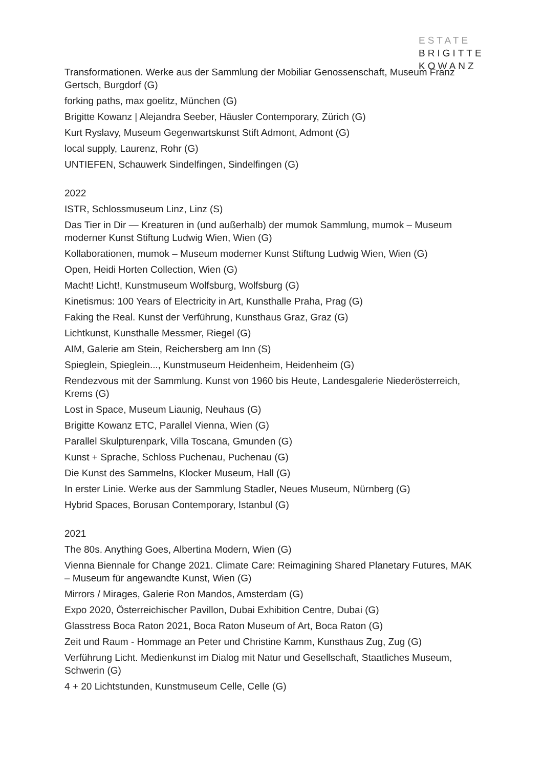ESTATE
BRIGITTE
KOWANZ
Transformationen. Werke aus der Sammlung der Mobiliar Genossenschaft, Museum Franz Gertsch, Burgdorf (G)
forking paths, max goelitz, München (G)
Brigitte Kowanz | Alejandra Seeber, Häusler Contemporary, Zürich (G)
Kurt Ryslavy, Museum Gegenwartskunst Stift Admont, Admont (G)
local supply, Laurenz, Rohr (G)
UNTIEFEN, Schauwerk Sindelfingen, Sindelfingen (G)
2022
ISTR, Schlossmuseum Linz, Linz (S)
Das Tier in Dir — Kreaturen in (und außerhalb) der mumok Sammlung, mumok – Museum moderner Kunst Stiftung Ludwig Wien, Wien (G)
Kollaborationen, mumok – Museum moderner Kunst Stiftung Ludwig Wien, Wien (G)
Open, Heidi Horten Collection, Wien (G)
Macht! Licht!, Kunstmuseum Wolfsburg, Wolfsburg (G)
Kinetismus: 100 Years of Electricity in Art, Kunsthalle Praha, Prag (G)
Faking the Real. Kunst der Verführung, Kunsthaus Graz, Graz (G)
Lichtkunst, Kunsthalle Messmer, Riegel (G)
AIM, Galerie am Stein, Reichersberg am Inn (S)
Spieglein, Spieglein..., Kunstmuseum Heidenheim, Heidenheim (G)
Rendezvous mit der Sammlung. Kunst von 1960 bis Heute, Landesgalerie Niederösterreich, Krems (G)
Lost in Space, Museum Liaunig, Neuhaus (G)
Brigitte Kowanz ETC, Parallel Vienna, Wien (G)
Parallel Skulpturenpark, Villa Toscana, Gmunden (G)
Kunst + Sprache, Schloss Puchenau, Puchenau (G)
Die Kunst des Sammelns, Klocker Museum, Hall (G)
In erster Linie. Werke aus der Sammlung Stadler, Neues Museum, Nürnberg (G)
Hybrid Spaces, Borusan Contemporary, Istanbul (G)
2021
The 80s. Anything Goes, Albertina Modern, Wien (G)
Vienna Biennale for Change 2021. Climate Care: Reimagining Shared Planetary Futures, MAK – Museum für angewandte Kunst, Wien (G)
Mirrors / Mirages, Galerie Ron Mandos, Amsterdam (G)
Expo 2020, Österreichischer Pavillon, Dubai Exhibition Centre, Dubai (G)
Glasstress Boca Raton 2021, Boca Raton Museum of Art, Boca Raton (G)
Zeit und Raum - Hommage an Peter und Christine Kamm, Kunsthaus Zug, Zug (G)
Verführung Licht. Medienkunst im Dialog mit Natur und Gesellschaft, Staatliches Museum, Schwerin (G)
4 + 20 Lichtstunden, Kunstmuseum Celle, Celle (G)